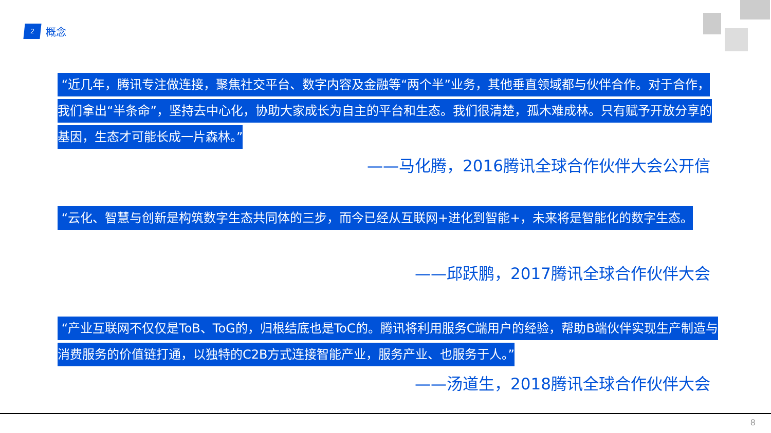2
概念
“近几年，腾讯专注做连接，聚焦社交平台、数字内容及金融等“两个半”业务，其他垂直领域都与伙伴合作。对于合作，我们拿出“半条命”，坚持去中心化，协助大家成长为自主的平台和生态。我们很清楚，孤木难成林。只有赋予开放分享的基因，生态才可能长成一片森林。”
——马化腾，2016腾讯全球合作伙伴大会公开信
“云化、智慧与创新是构筑数字生态共同体的三步，而今已经从互联网+进化到智能+，未来将是智能化的数字生态。
——邱跃鹏，2017腾讯全球合作伙伴大会
“产业互联网不仅仅是ToB、ToG的，归根结底也是ToC的。腾讯将利用服务C端用户的经验，帮助B端伙伴实现生产制造与消费服务的价值链打通，以独特的C2B方式连接智能产业，服务产业、也服务于人。”
——汤道生，2018腾讯全球合作伙伴大会
8